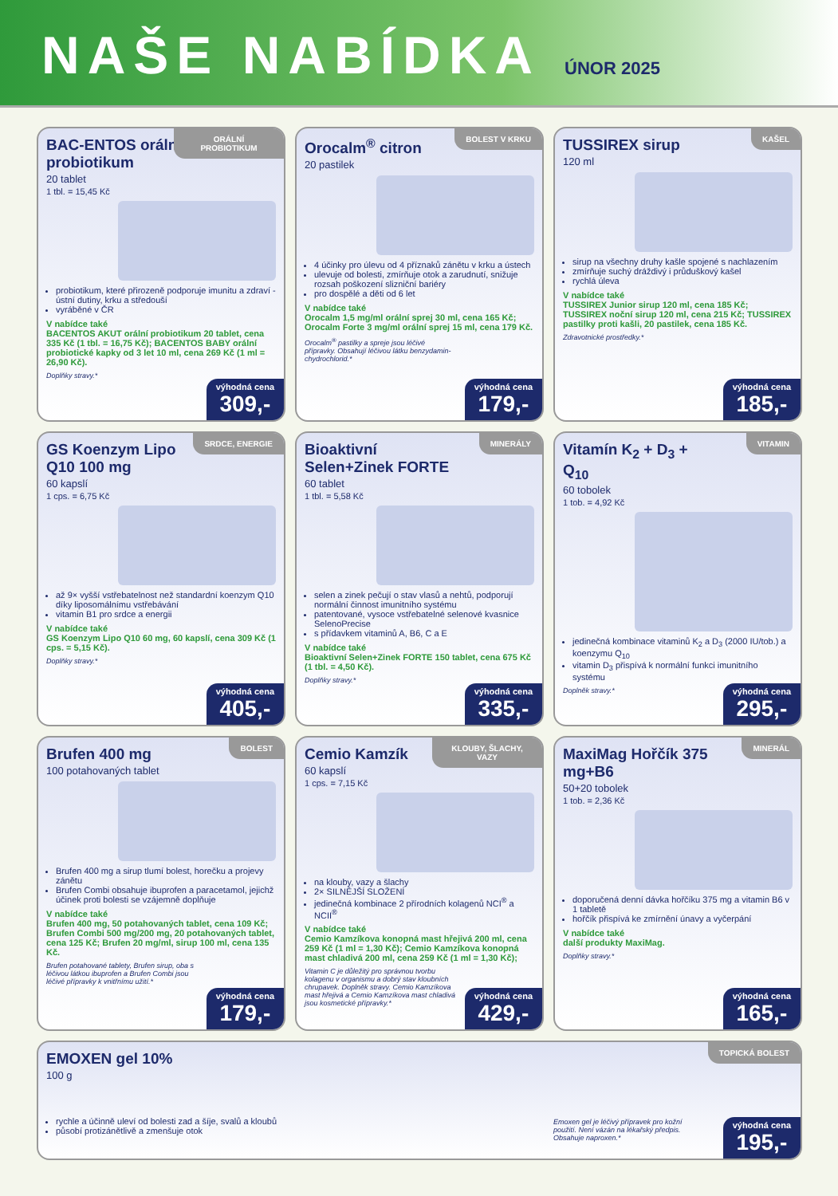NAŠE NABÍDKA
ÚNOR 2025
ORÁLNÍ PROBIOTIKUM
BAC-ENTOS orální probiotikum
20 tablet
1 tbl. = 15,45 Kč
probiotikum, které přirozeně podporuje imunitu a zdraví - ústní dutiny, krku a středouší
vyráběné v ČR
V nabídce také
BACENTOS AKUT orální probiotikum 20 tablet, cena 335 Kč (1 tbl. = 16,75 Kč); BACENTOS BABY orální probiotické kapky od 3 let 10 ml, cena 269 Kč (1 ml = 26,90 Kč).
Doplňky stravy.*
výhodná cena
309,-
BOLEST V KRKU
Orocalm<sup>®</sup> citron
20 pastilek
4 účinky pro úlevu od 4 příznaků zánětu v krku a ústech
ulevuje od bolesti, zmírňuje otok a zarudnutí, snižuje rozsah poškození slizniční bariéry
pro dospělé a děti od 6 let
V nabídce také
Orocalm 1,5 mg/ml orální sprej 30 ml, cena 165 Kč; Orocalm Forte 3 mg/ml orální sprej 15 ml, cena 179 Kč.
Orocalm<sup>®</sup> pastilky a spreje jsou léčivé přípravky. Obsahují léčivou látku benzydamin-chydrochlorid.*
výhodná cena
179,-
KAŠEL
TUSSIREX sirup
120 ml
sirup na všechny druhy kašle spojené s nachlazením
zmírňuje suchý dráždivý i průduškový kašel
rychlá úleva
V nabídce také
TUSSIREX Junior sirup 120 ml, cena 185 Kč; TUSSIREX noční sirup 120 ml, cena 215 Kč; TUSSIREX pastilky proti kašli, 20 pastilek, cena 185 Kč.
Zdravotnické prostředky.*
výhodná cena
185,-
SRDCE, ENERGIE
GS Koenzym Lipo Q10 100 mg
60 kapslí
1 cps. = 6,75 Kč
až 9× vyšší vstřebatelnost než standardní koenzym Q10 díky liposomálnímu vstřebávání
vitamin B1 pro srdce a energii
V nabídce také
GS Koenzym Lipo Q10 60 mg, 60 kapslí, cena 309 Kč (1 cps. = 5,15 Kč).
Doplňky stravy.*
výhodná cena
405,-
MINERÁLY
Bioaktivní Selen+Zinek FORTE
60 tablet
1 tbl. = 5,58 Kč
selen a zinek pečují o stav vlasů a nehtů, podporují normální činnost imunitního systému
patentované, vysoce vstřebatelné selenové kvasnice SelenoPrecise
s přídavkem vitaminů A, B6, C a E
V nabídce také
Bioaktivní Selen+Zinek FORTE 150 tablet, cena 675 Kč (1 tbl. = 4,50 Kč).
Doplňky stravy.*
výhodná cena
335,-
VITAMIN
Vitamín K<sub>2</sub> + D<sub>3</sub> + Q<sub>10</sub>
60 tobolek
1 tob. = 4,92 Kč
jedinečná kombinace vitaminů K<sub>2</sub> a D<sub>3</sub> (2000 IU/tob.) a koenzymu Q<sub>10</sub>
vitamin D<sub>3</sub> přispívá k normální funkci imunitního systému
Doplněk stravy.*
výhodná cena
295,-
BOLEST
Brufen 400 mg
100 potahovaných tablet
Brufen 400 mg a sirup tlumí bolest, horečku a projevy zánětu
Brufen Combi obsahuje ibuprofen a paracetamol, jejichž účinek proti bolesti se vzájemně doplňuje
V nabídce také
Brufen 400 mg, 50 potahovaných tablet, cena 109 Kč; Brufen Combi 500 mg/200 mg, 20 potahovaných tablet, cena 125 Kč; Brufen 20 mg/ml, sirup 100 ml, cena 135 Kč.
Brufen potahované tablety, Brufen sirup, oba s léčivou látkou ibuprofen a Brufen Combi jsou léčivé přípravky k vnitřnímu užití.*
výhodná cena
179,-
KLOUBY, ŠLACHY, VAZY
Cemio Kamzík
60 kapslí
1 cps. = 7,15 Kč
na klouby, vazy a šlachy
2× SILNĚJŠÍ SLOŽENÍ
jedinečná kombinace 2 přírodních kolagenů NCI<sup>®</sup> a NCII<sup>®</sup>
V nabídce také
Cemio Kamzíkova konopná mast hřejivá 200 ml, cena 259 Kč (1 ml = 1,30 Kč); Cemio Kamzíkova konopná mast chladivá 200 ml, cena 259 Kč (1 ml = 1,30 Kč);
Vitamin C je důležitý pro správnou tvorbu kolagenu v organismu a dobrý stav kloubních chrupavek. Doplněk stravy. Cemio Kamzíkova mast hřejivá a Cemio Kamzíkova mast chladivá jsou kosmetické přípravky.*
výhodná cena
429,-
MINERÁL
MaxiMag Hořčík 375 mg+B6
50+20 tobolek
1 tob. = 2,36 Kč
doporučená denní dávka hořčíku 375 mg a vitamin B6 v 1 tabletě
hořčík přispívá ke zmírnění únavy a vyčerpání
V nabídce také
další produkty MaxiMag.
Doplňky stravy.*
výhodná cena
165,-
TOPICKÁ BOLEST
EMOXEN gel 10%
100 g
rychle a účinně uleví od bolesti zad a šíje, svalů a kloubů
působí protizánětlivě a zmenšuje otok
Emoxen gel je léčivý přípravek pro kožní použití. Není vázán na lékařský předpis. Obsahuje naproxen.*
výhodná cena
195,-